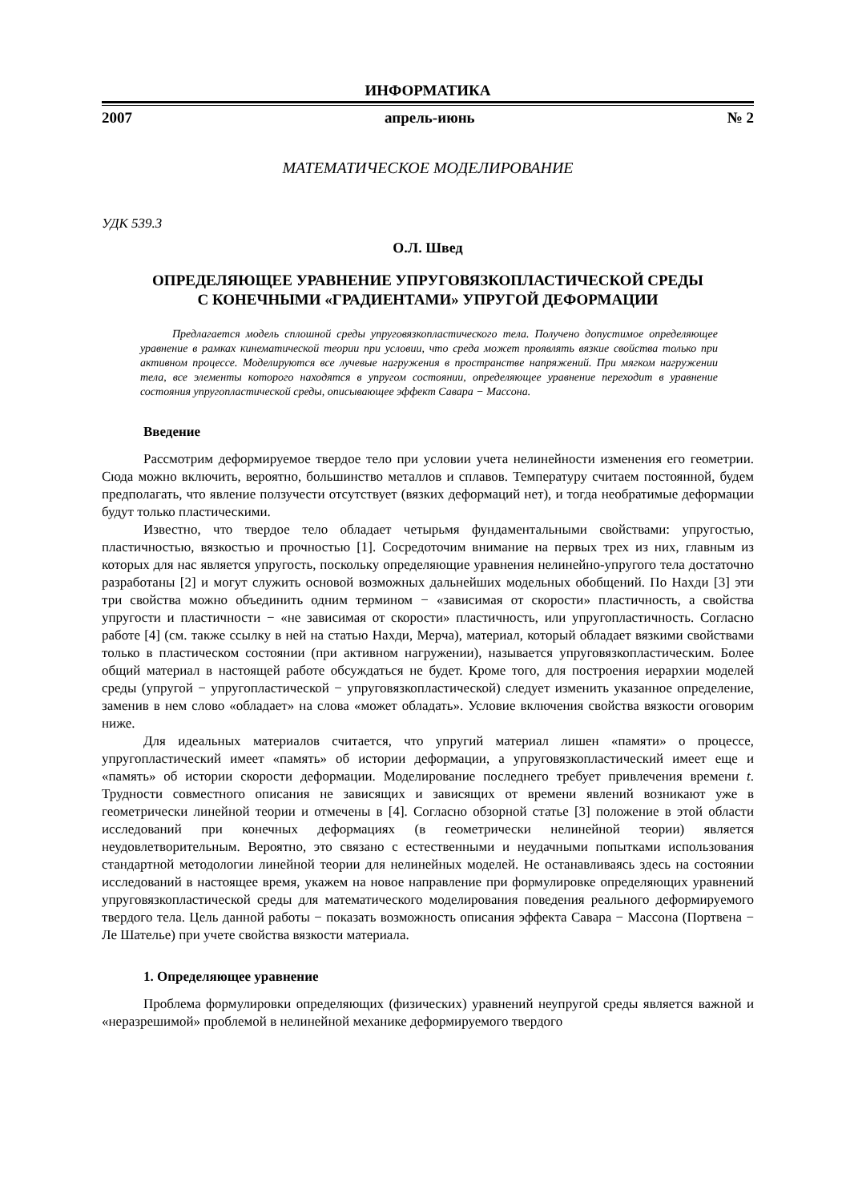ИНФОРМАТИКА
2007 апрель-июнь № 2
МАТЕМАТИЧЕСКОЕ МОДЕЛИРОВАНИЕ
УДК 539.3
О.Л. Швед
ОПРЕДЕЛЯЮЩЕЕ УРАВНЕНИЕ УПРУГОВЯЗКОПЛАСТИЧЕСКОЙ СРЕДЫ
С КОНЕЧНЫМИ «ГРАДИЕНТАМИ» УПРУГОЙ ДЕФОРМАЦИИ
Предлагается модель сплошной среды упруговязкопластического тела. Получено допустимое определяющее уравнение в рамках кинематической теории при условии, что среда может проявлять вязкие свойства только при активном процессе. Моделируются все лучевые нагружения в пространстве напряжений. При мягком нагружении тела, все элементы которого находятся в упругом состоянии, определяющее уравнение переходит в уравнение состояния упругопластической среды, описывающее эффект Савара − Массона.
Введение
Рассмотрим деформируемое твердое тело при условии учета нелинейности изменения его геометрии. Сюда можно включить, вероятно, большинство металлов и сплавов. Температуру считаем постоянной, будем предполагать, что явление ползучести отсутствует (вязких деформаций нет), и тогда необратимые деформации будут только пластическими.
Известно, что твердое тело обладает четырьмя фундаментальными свойствами: упругостью, пластичностью, вязкостью и прочностью [1]. Сосредоточим внимание на первых трех из них, главным из которых для нас является упругость, поскольку определяющие уравнения нелинейно-упругого тела достаточно разработаны [2] и могут служить основой возможных дальнейших модельных обобщений. По Нахди [3] эти три свойства можно объединить одним термином − «зависимая от скорости» пластичность, а свойства упругости и пластичности − «не зависимая от скорости» пластичность, или упругопластичность. Согласно работе [4] (см. также ссылку в ней на статью Нахди, Мерча), материал, который обладает вязкими свойствами только в пластическом состоянии (при активном нагружении), называется упруговязкопластическим. Более общий материал в настоящей работе обсуждаться не будет. Кроме того, для построения иерархии моделей среды (упругой − упругопластической − упруговязкопластической) следует изменить указанное определение, заменив в нем слово «обладает» на слова «может обладать». Условие включения свойства вязкости оговорим ниже.
Для идеальных материалов считается, что упругий материал лишен «памяти» о процессе, упругопластический имеет «память» об истории деформации, а упруговязкопластический имеет еще и «память» об истории скорости деформации. Моделирование последнего требует привлечения времени t. Трудности совместного описания не зависящих и зависящих от времени явлений возникают уже в геометрически линейной теории и отмечены в [4]. Согласно обзорной статье [3] положение в этой области исследований при конечных деформациях (в геометрически нелинейной теории) является неудовлетворительным. Вероятно, это связано с естественными и неудачными попытками использования стандартной методологии линейной теории для нелинейных моделей. Не останавливаясь здесь на состоянии исследований в настоящее время, укажем на новое направление при формулировке определяющих уравнений упруговязкопластической среды для математического моделирования поведения реального деформируемого твердого тела. Цель данной работы − показать возможность описания эффекта Савара − Массона (Портвена − Ле Шателье) при учете свойства вязкости материала.
1. Определяющее уравнение
Проблема формулировки определяющих (физических) уравнений неупругой среды является важной и «неразрешимой» проблемой в нелинейной механике деформируемого твердого